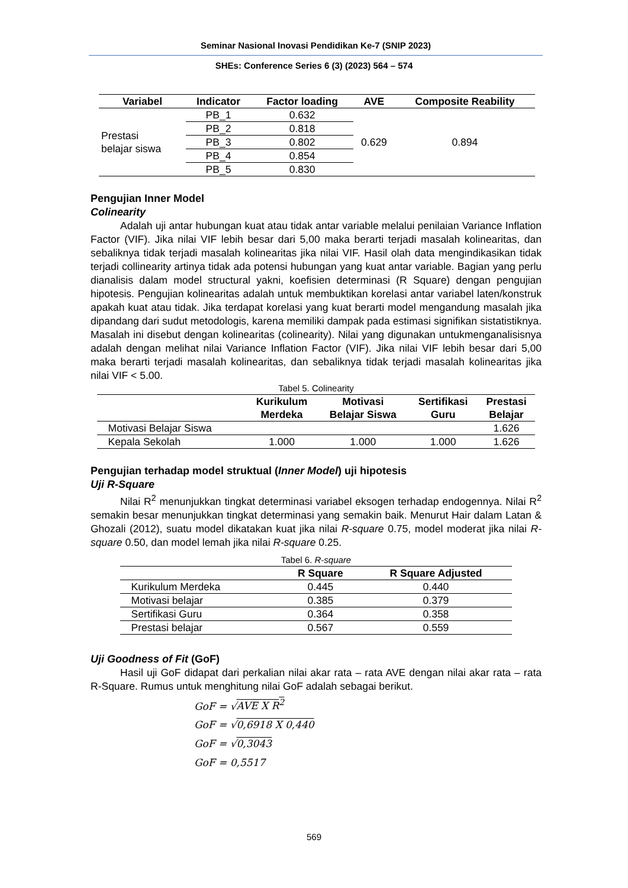Seminar Nasional Inovasi Pendidikan Ke-7 (SNIP 2023)
SHEs: Conference Series 6 (3) (2023) 564 – 574
| Variabel | Indicator | Factor loading | AVE | Composite Reability |
| --- | --- | --- | --- | --- |
| Prestasi belajar siswa | PB_1 | 0.632 | 0.629 | 0.894 |
| | PB_2 | 0.818 | | |
| | PB_3 | 0.802 | | |
| | PB_4 | 0.854 | | |
| | PB_5 | 0.830 | | |
Pengujian Inner Model
Colinearity
Adalah uji antar hubungan kuat atau tidak antar variable melalui penilaian Variance Inflation Factor (VIF). Jika nilai VIF lebih besar dari 5,00 maka berarti terjadi masalah kolinearitas, dan sebaliknya tidak terjadi masalah kolinearitas jika nilai VIF. Hasil olah data mengindikasikan tidak terjadi collinearity artinya tidak ada potensi hubungan yang kuat antar variable. Bagian yang perlu dianalisis dalam model structural yakni, koefisien determinasi (R Square) dengan pengujian hipotesis. Pengujian kolinearitas adalah untuk membuktikan korelasi antar variabel laten/konstruk apakah kuat atau tidak. Jika terdapat korelasi yang kuat berarti model mengandung masalah jika dipandang dari sudut metodologis, karena memiliki dampak pada estimasi signifikan sistatistiknya. Masalah ini disebut dengan kolinearitas (colinearity). Nilai yang digunakan untukmenganalisisnya adalah dengan melihat nilai Variance Inflation Factor (VIF). Jika nilai VIF lebih besar dari 5,00 maka berarti terjadi masalah kolinearitas, dan sebaliknya tidak terjadi masalah kolinearitas jika nilai VIF < 5.00.
Tabel 5. Colinearity
| | Kurikulum Merdeka | Motivasi Belajar Siswa | Sertifikasi Guru | Prestasi Belajar |
| --- | --- | --- | --- | --- |
| Motivasi Belajar Siswa | | | | 1.626 |
| Kepala Sekolah | 1.000 | 1.000 | 1.000 | 1.626 |
Pengujian terhadap model struktual (Inner Model) uji hipotesis
Uji R-Square
Nilai R<sup>2</sup> menunjukkan tingkat determinasi variabel eksogen terhadap endogennya. Nilai R<sup>2</sup> semakin besar menunjukkan tingkat determinasi yang semakin baik. Menurut Hair dalam Latan & Ghozali (2012), suatu model dikatakan kuat jika nilai R-square 0.75, model moderat jika nilai R-square 0.50, dan model lemah jika nilai R-square 0.25.
Tabel 6. R-square
| | R Square | R Square Adjusted |
| --- | --- | --- |
| Kurikulum Merdeka | 0.445 | 0.440 |
| Motivasi belajar | 0.385 | 0.379 |
| Sertifikasi Guru | 0.364 | 0.358 |
| Prestasi belajar | 0.567 | 0.559 |
Uji Goodness of Fit (GoF)
Hasil uji GoF didapat dari perkalian nilai akar rata – rata AVE dengan nilai akar rata – rata R-Square. Rumus untuk menghitung nilai GoF adalah sebagai berikut.
GoF = √AVE X R<sup>2</sup>
GoF = √0,6918 X 0,440
GoF = √0,3043
GoF = 0,5517
569